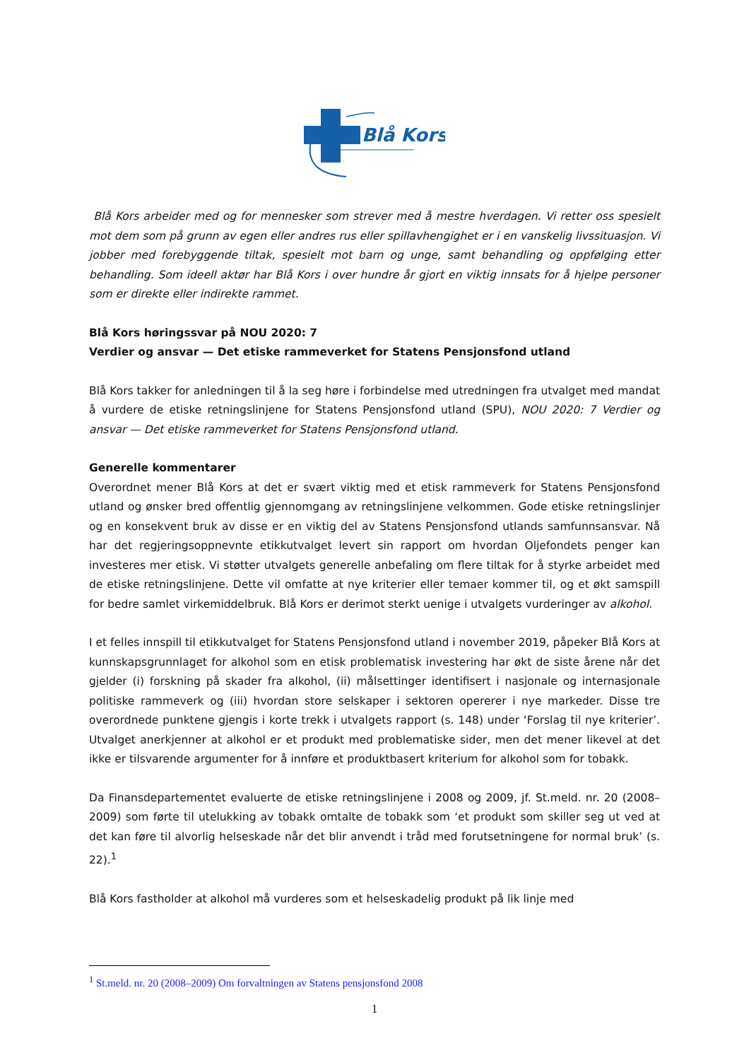Blå Kors
Blå Kors arbeider med og for mennesker som strever med å mestre hverdagen. Vi retter oss spesielt mot dem som på grunn av egen eller andres rus eller spillavhengighet er i en vanskelig livssituasjon. Vi jobber med forebyggende tiltak, spesielt mot barn og unge, samt behandling og oppfølging etter behandling. Som ideell aktør har Blå Kors i over hundre år gjort en viktig innsats for å hjelpe personer som er direkte eller indirekte rammet.
Blå Kors høringssvar på NOU 2020: 7
Verdier og ansvar — Det etiske rammeverket for Statens Pensjonsfond utland
Blå Kors takker for anledningen til å la seg høre i forbindelse med utredningen fra utvalget med mandat å vurdere de etiske retningslinjene for Statens Pensjonsfond utland (SPU), NOU 2020: 7 Verdier og ansvar — Det etiske rammeverket for Statens Pensjonsfond utland.
Generelle kommentarer
Overordnet mener Blå Kors at det er svært viktig med et etisk rammeverk for Statens Pensjonsfond utland og ønsker bred offentlig gjennomgang av retningslinjene velkommen. Gode etiske retningslinjer og en konsekvent bruk av disse er en viktig del av Statens Pensjonsfond utlands samfunnsansvar. Nå har det regjeringsoppnevnte etikkutvalget levert sin rapport om hvordan Oljefondets penger kan investeres mer etisk. Vi støtter utvalgets generelle anbefaling om flere tiltak for å styrke arbeidet med de etiske retningslinjene. Dette vil omfatte at nye kriterier eller temaer kommer til, og et økt samspill for bedre samlet virkemiddelbruk. Blå Kors er derimot sterkt uenige i utvalgets vurderinger av alkohol.
I et felles innspill til etikkutvalget for Statens Pensjonsfond utland i november 2019, påpeker Blå Kors at kunnskapsgrunnlaget for alkohol som en etisk problematisk investering har økt de siste årene når det gjelder (i) forskning på skader fra alkohol, (ii) målsettinger identifisert i nasjonale og internasjonale politiske rammeverk og (iii) hvordan store selskaper i sektoren opererer i nye markeder. Disse tre overordnede punktene gjengis i korte trekk i utvalgets rapport (s. 148) under ‘Forslag til nye kriterier’. Utvalget anerkjenner at alkohol er et produkt med problematiske sider, men det mener likevel at det ikke er tilsvarende argumenter for å innføre et produktbasert kriterium for alkohol som for tobakk.
Da Finansdepartementet evaluerte de etiske retningslinjene i 2008 og 2009, jf. St.meld. nr. 20 (2008–2009) som førte til utelukking av tobakk omtalte de tobakk som ‘et produkt som skiller seg ut ved at det kan føre til alvorlig helseskade når det blir anvendt i tråd med forutsetningene for normal bruk’ (s. 22).<sup>1</sup>
Blå Kors fastholder at alkohol må vurderes som et helseskadelig produkt på lik linje med
<sup>1</sup> St.meld. nr. 20 (2008–2009) Om forvaltningen av Statens pensjonsfond 2008
1